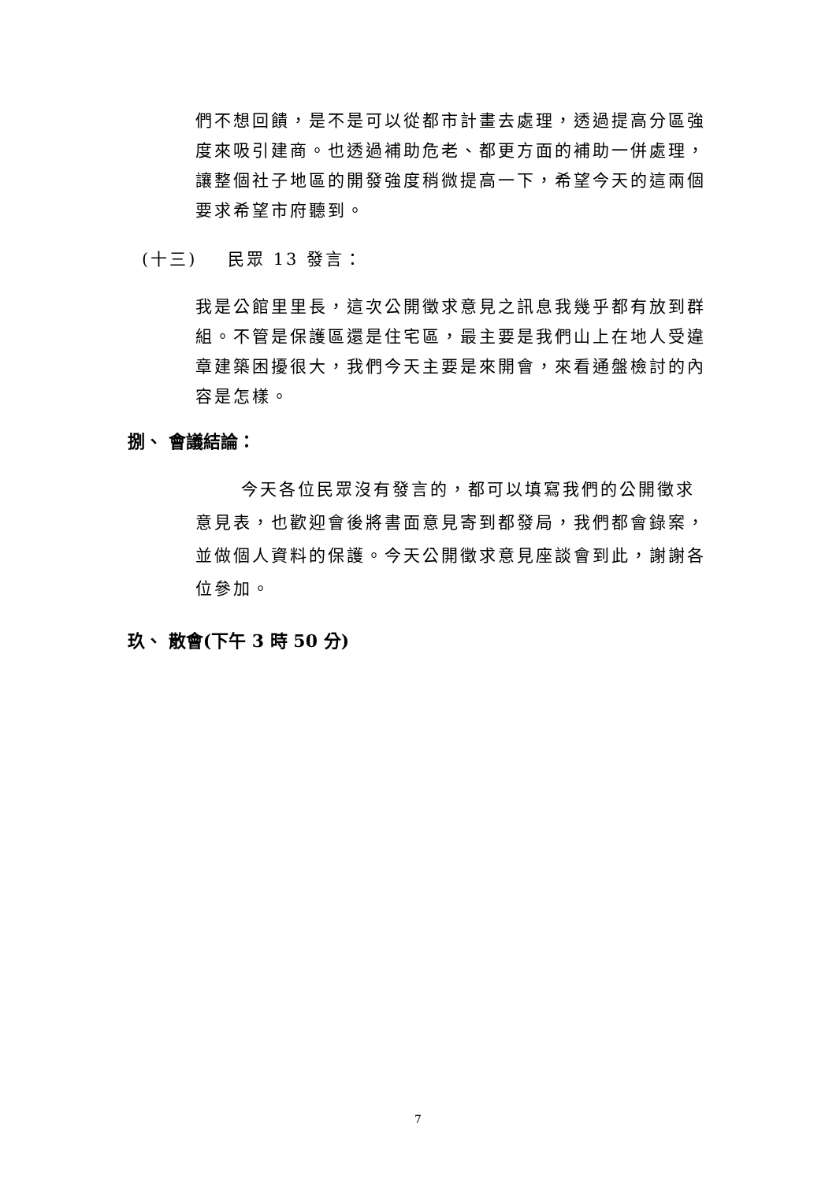們不想回饋，是不是可以從都市計畫去處理，透過提高分區強度來吸引建商。也透過補助危老、都更方面的補助一併處理，讓整個社子地區的開發強度稍微提高一下，希望今天的這兩個要求希望市府聽到。
(十三) 民眾 13 發言：
我是公館里里長，這次公開徵求意見之訊息我幾乎都有放到群組。不管是保護區還是住宅區，最主要是我們山上在地人受違章建築困擾很大，我們今天主要是來開會，來看通盤檢討的內容是怎樣。
捌、 會議結論：
今天各位民眾沒有發言的，都可以填寫我們的公開徵求意見表，也歡迎會後將書面意見寄到都發局，我們都會錄案，並做個人資料的保護。今天公開徵求意見座談會到此，謝謝各位參加。
玖、 散會(下午 3 時 50 分)
7